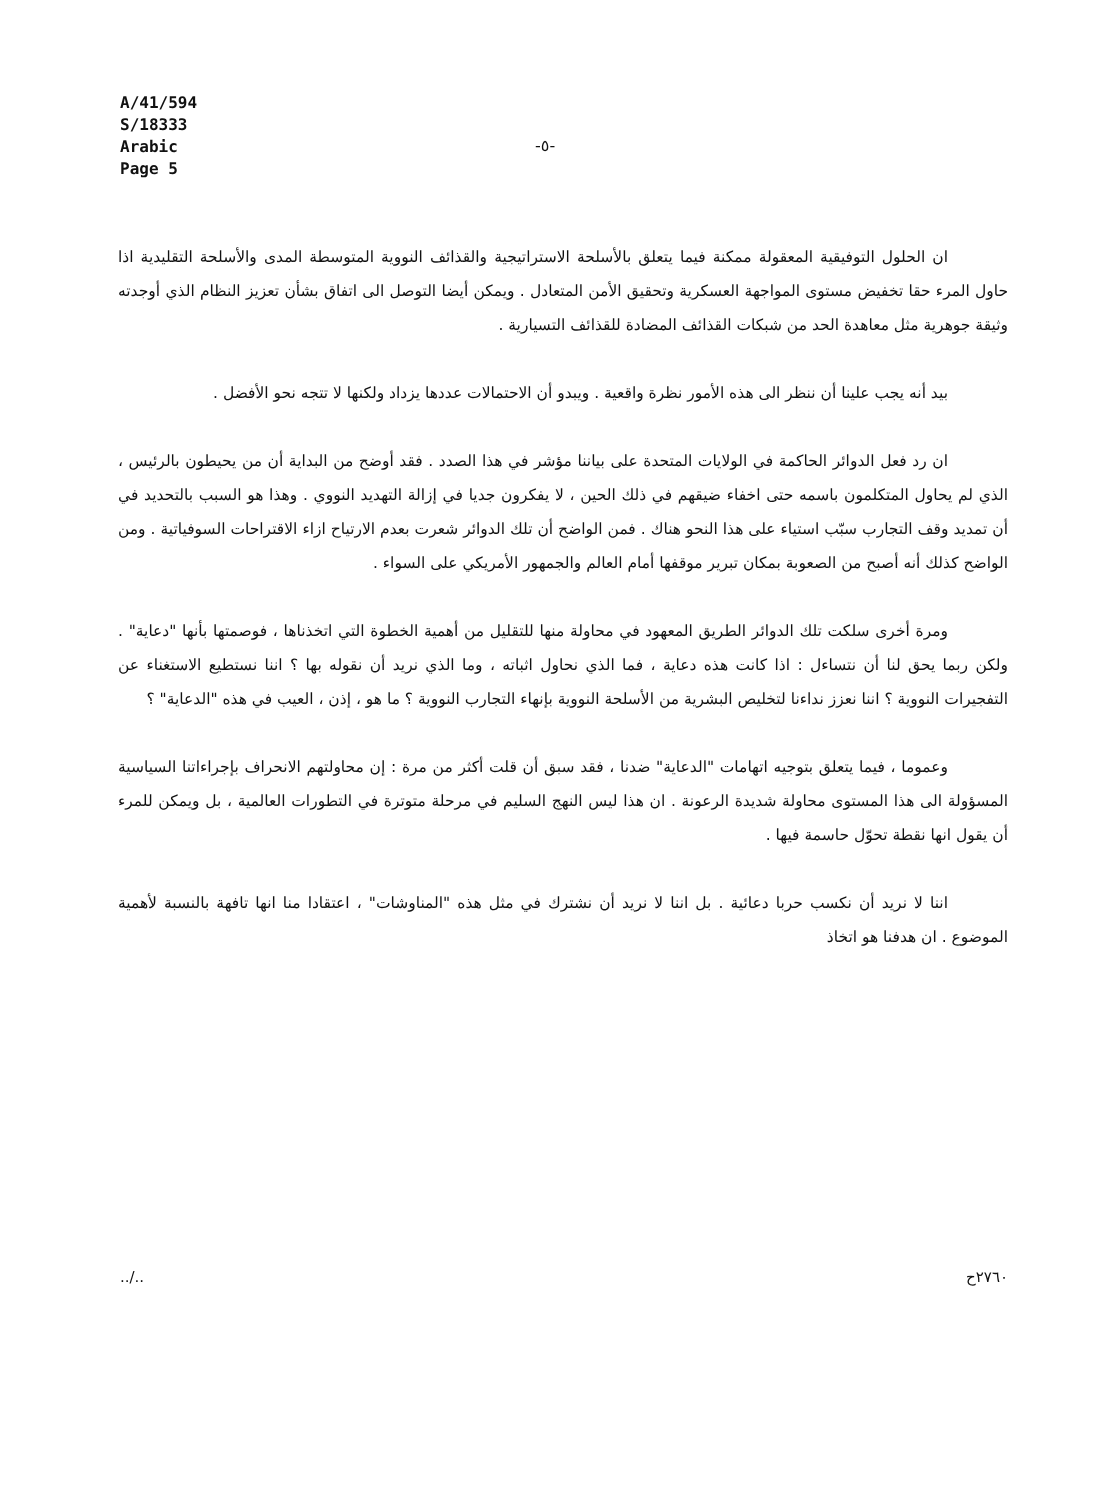A/41/594
S/18333
Arabic
Page 5
-٥-
ان الحلول التوفيقية المعقولة ممكنة فيما يتعلق بالأسلحة الاستراتيجية والقذائف النووية المتوسطة المدى والأسلحة التقليدية اذا حاول المرء حقا تخفيض مستوى المواجهة العسكرية وتحقيق الأمن المتعادل . ويمكن أيضا التوصل الى اتفاق بشأن تعزيز النظام الذي أوجدته وثيقة جوهرية مثل معاهدة الحد من شبكات القذائف المضادة للقذائف التسيارية .
بيد أنه يجب علينا أن ننظر الى هذه الأمور نظرة واقعية . ويبدو أن الاحتمالات عددها يزداد ولكنها لا تتجه نحو الأفضل .
ان رد فعل الدوائر الحاكمة في الولايات المتحدة على بياننا مؤشر في هذا الصدد . فقد أوضح من البداية أن من يحيطون بالرئيس ، الذي لم يحاول المتكلمون باسمه حتى اخفاء ضيقهم في ذلك الحين ، لا يفكرون جديا في إزالة التهديد النووي . وهذا هو السبب بالتحديد في أن تمديد وقف التجارب سبّب استياء على هذا النحو هناك . فمن الواضح أن تلك الدوائر شعرت بعدم الارتياح ازاء الاقتراحات السوفياتية . ومن الواضح كذلك أنه أصبح من الصعوبة بمكان تبرير موقفها أمام العالم والجمهور الأمريكي على السواء .
ومرة أخرى سلكت تلك الدوائر الطريق المعهود في محاولة منها للتقليل من أهمية الخطوة التي اتخذناها ، فوصمتها بأنها "دعاية" . ولكن ربما يحق لنا أن نتساءل : اذا كانت هذه دعاية ، فما الذي نحاول اثباته ، وما الذي نريد أن نقوله بها ؟ اننا نستطيع الاستغناء عن التفجيرات النووية ؟ اننا نعزز نداءنا لتخليص البشرية من الأسلحة النووية بإنهاء التجارب النووية ؟ ما هو ، إذن ، العيب في هذه "الدعاية" ؟
وعموما ، فيما يتعلق بتوجيه اتهامات "الدعاية" ضدنا ، فقد سبق أن قلت أكثر من مرة : إن محاولتهم الانحراف بإجراءاتنا السياسية المسؤولة الى هذا المستوى محاولة شديدة الرعونة . ان هذا ليس النهج السليم في مرحلة متوترة في التطورات العالمية ، بل ويمكن للمرء أن يقول انها نقطة تحوّل حاسمة فيها .
اننا لا نريد أن نكسب حربا دعائية . بل اننا لا نريد أن نشترك في مثل هذه "المناوشات" ، اعتقادا منا انها تافهة بالنسبة لأهمية الموضوع . ان هدفنا هو اتخاذ
../.. ٢٧٦٠ح